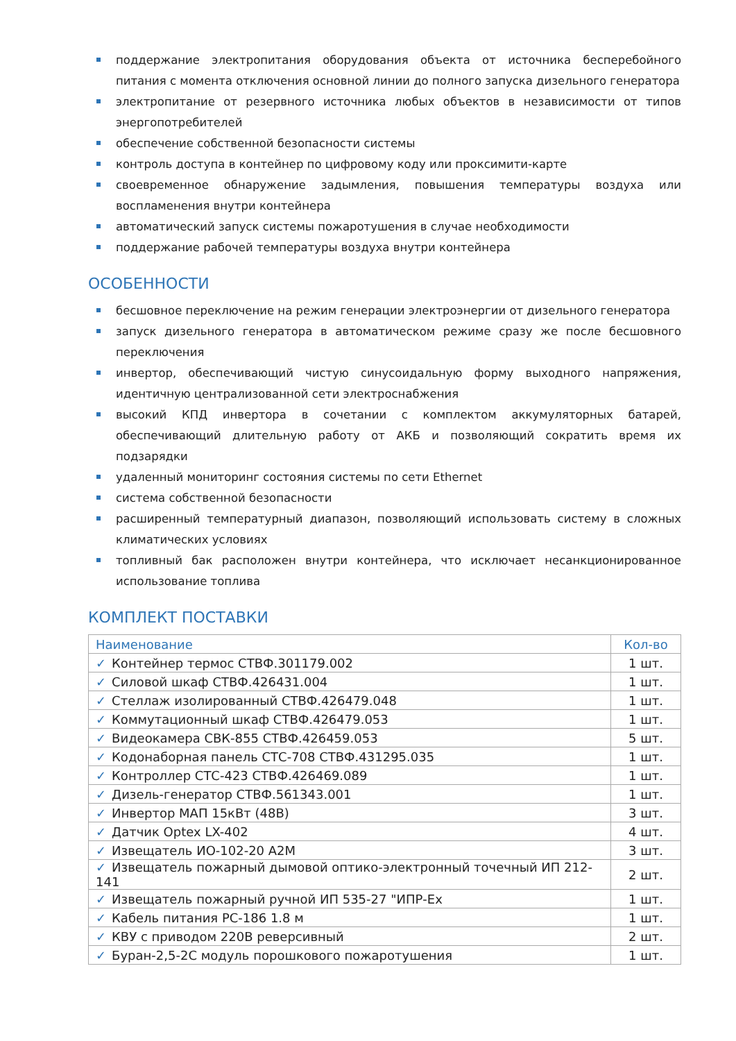поддержание электропитания оборудования объекта от источника бесперебойного питания с момента отключения основной линии до полного запуска дизельного генератора
электропитание от резервного источника любых объектов в независимости от типов энергопотребителей
обеспечение собственной безопасности системы
контроль доступа в контейнер по цифровому коду или проксимити-карте
своевременное обнаружение задымления, повышения температуры воздуха или воспламенения внутри контейнера
автоматический запуск системы пожаротушения в случае необходимости
поддержание рабочей температуры воздуха внутри контейнера
ОСОБЕННОСТИ
бесшовное переключение на режим генерации электроэнергии от дизельного генератора
запуск дизельного генератора в автоматическом режиме сразу же после бесшовного переключения
инвертор, обеспечивающий чистую синусоидальную форму выходного напряжения, идентичную централизованной сети электроснабжения
высокий КПД инвертора в сочетании с комплектом аккумуляторных батарей, обеспечивающий длительную работу от АКБ и позволяющий сократить время их подзарядки
удаленный мониторинг состояния системы по сети Ethernet
система собственной безопасности
расширенный температурный диапазон, позволяющий использовать систему в сложных климатических условиях
топливный бак расположен внутри контейнера, что исключает несанкционированное использование топлива
КОМПЛЕКТ ПОСТАВКИ
| Наименование | Кол-во |
| --- | --- |
| ✓ Контейнер термос СТВФ.301179.002 | 1 шт. |
| ✓ Силовой шкаф СТВФ.426431.004 | 1 шт. |
| ✓ Стеллаж изолированный СТВФ.426479.048 | 1 шт. |
| ✓ Коммутационный шкаф СТВФ.426479.053 | 1 шт. |
| ✓ Видеокамера СВК-855 СТВФ.426459.053 | 5 шт. |
| ✓ Кодонаборная панель СТС-708 СТВФ.431295.035 | 1 шт. |
| ✓ Контроллер СТС-423 СТВФ.426469.089 | 1 шт. |
| ✓ Дизель-генератор СТВФ.561343.001 | 1 шт. |
| ✓ Инвертор МАП 15кВт (48В) | 3 шт. |
| ✓ Датчик Optex LX-402 | 4 шт. |
| ✓ Извещатель ИО-102-20 А2М | 3 шт. |
| ✓ Извещатель пожарный дымовой оптико-электронный точечный ИП 212-141 | 2 шт. |
| ✓ Извещатель пожарный ручной ИП 535-27 "ИПР-Ex | 1 шт. |
| ✓ Кабель питания PC-186 1.8 м | 1 шт. |
| ✓ КВУ с приводом 220В реверсивный | 2 шт. |
| ✓ Буран-2,5-2С модуль порошкового пожаротушения | 1 шт. |